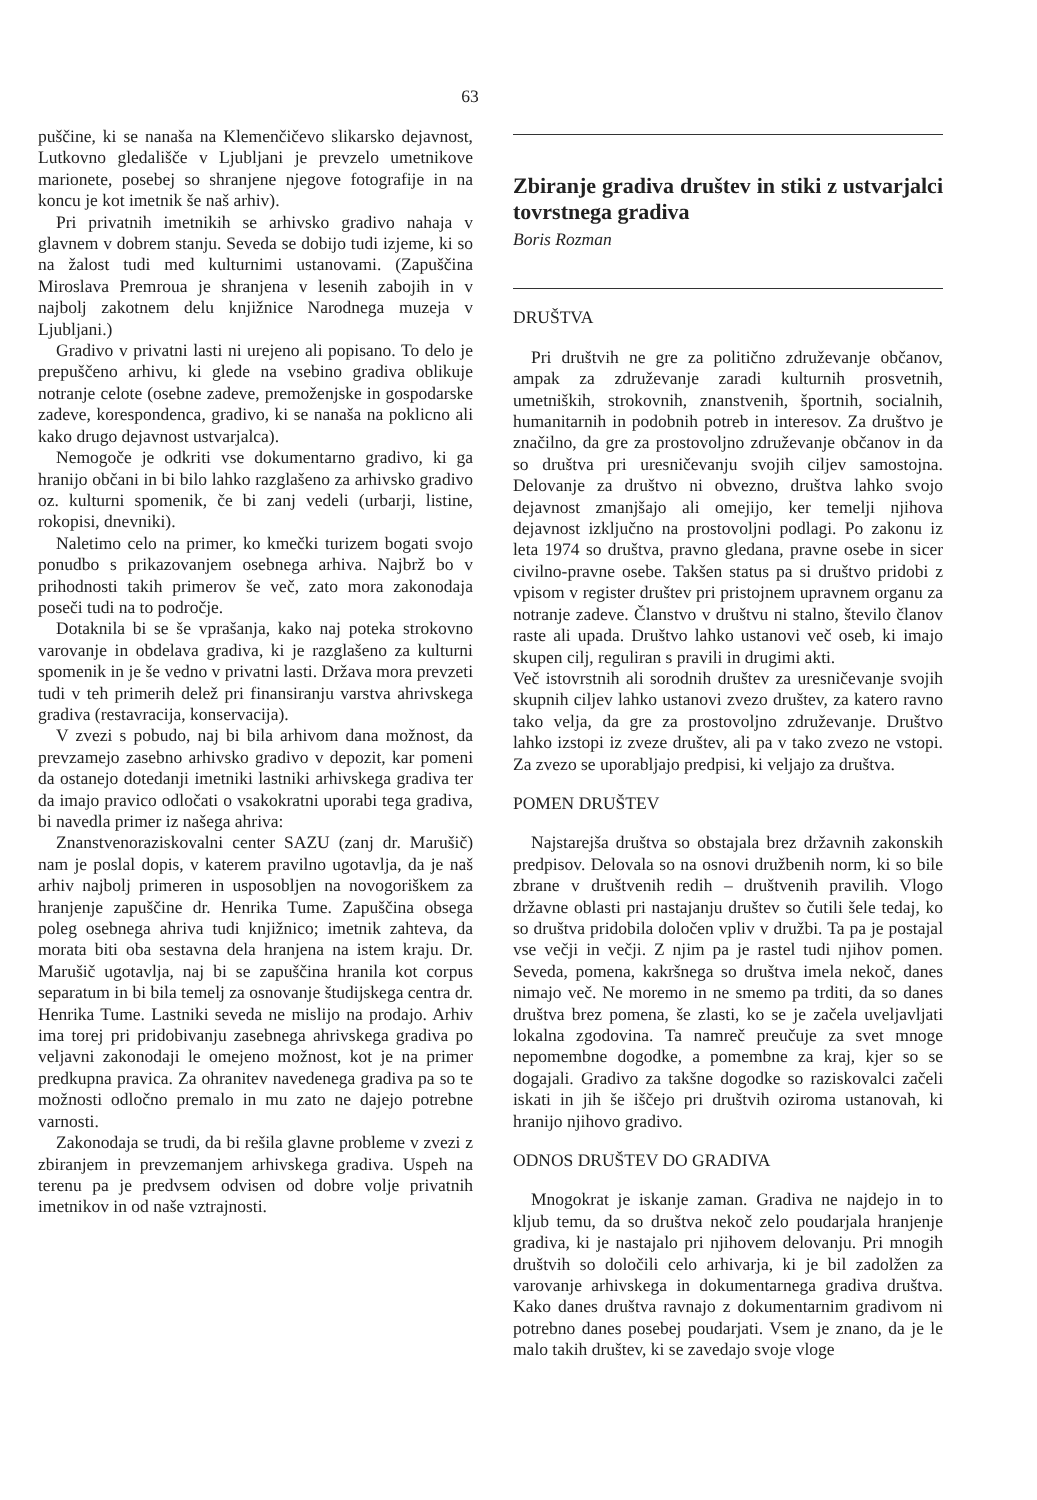63
puščine, ki se nanaša na Klemenčičevo slikarsko dejavnost, Lutkovno gledališče v Ljubljani je prevzelo umetnikove marionete, posebej so shranjene njegove fotografije in na koncu je kot imetnik še naš arhiv).
Pri privatnih imetnikih se arhivsko gradivo nahaja v glavnem v dobrem stanju. Seveda se dobijo tudi izjeme, ki so na žalost tudi med kulturnimi ustanovami. (Zapuščina Miroslava Premroua je shranjena v lesenih zabojih in v najbolj zakotnem delu knjižnice Narodnega muzeja v Ljubljani.)
Gradivo v privatni lasti ni urejeno ali popisano. To delo je prepuščeno arhivu, ki glede na vsebino gradiva oblikuje notranje celote (osebne zadeve, premoženjske in gospodarske zadeve, korespondenca, gradivo, ki se nanaša na poklicno ali kako drugo dejavnost ustvarjalca).
Nemogoče je odkriti vse dokumentarno gradivo, ki ga hranijo občani in bi bilo lahko razglašeno za arhivsko gradivo oz. kulturni spomenik, če bi zanj vedeli (urbarji, listine, rokopisi, dnevniki).
Naletimo celo na primer, ko kmečki turizem bogati svojo ponudbo s prikazovanjem osebnega arhiva. Najbrž bo v prihodnosti takih primerov še več, zato mora zakonodaja poseči tudi na to področje.
Dotaknila bi se še vprašanja, kako naj poteka strokovno varovanje in obdelava gradiva, ki je razglašeno za kulturni spomenik in je še vedno v privatni lasti. Država mora prevzeti tudi v teh primerih delež pri finansiranju varstva ahrivskega gradiva (restavracija, konservacija).
V zvezi s pobudo, naj bi bila arhivom dana možnost, da prevzamejo zasebno arhivsko gradivo v depozit, kar pomeni da ostanejo dotedanji imetniki lastniki arhivskega gradiva ter da imajo pravico odločati o vsakokratni uporabi tega gradiva, bi navedla primer iz našega ahriva:
Znanstvenoraziskovalni center SAZU (zanj dr. Marušič) nam je poslal dopis, v katerem pravilno ugotavlja, da je naš arhiv najbolj primeren in usposobljen na novogoriškem za hranjenje zapuščine dr. Henrika Tume. Zapuščina obsega poleg osebnega ahriva tudi knjižnico; imetnik zahteva, da morata biti oba sestavna dela hranjena na istem kraju. Dr. Marušič ugotavlja, naj bi se zapuščina hranila kot corpus separatum in bi bila temelj za osnovanje študijskega centra dr. Henrika Tume. Lastniki seveda ne mislijo na prodajo. Arhiv ima torej pri pridobivanju zasebnega ahrivskega gradiva po veljavni zakonodaji le omejeno možnost, kot je na primer predkupna pravica. Za ohranitev navedenega gradiva pa so te možnosti odločno premalo in mu zato ne dajejo potrebne varnosti.
Zakonodaja se trudi, da bi rešila glavne probleme v zvezi z zbiranjem in prevzemanjem arhivskega gradiva. Uspeh na terenu pa je predvsem odvisen od dobre volje privatnih imetnikov in od naše vztrajnosti.
Zbiranje gradiva društev in stiki z ustvarjalci tovrstnega gradiva
Boris Rozman
DRUŠTVA
Pri društvih ne gre za politično združevanje občanov, ampak za združevanje zaradi kulturnih prosvetnih, umetniških, strokovnih, znanstvenih, športnih, socialnih, humanitarnih in podobnih potreb in interesov. Za društvo je značilno, da gre za prostovoljno združevanje občanov in da so društva pri uresničevanju svojih ciljev samostojna. Delovanje za društvo ni obvezno, društva lahko svojo dejavnost zmanjšajo ali omejijo, ker temelji njihova dejavnost izključno na prostovoljni podlagi. Po zakonu iz leta 1974 so društva, pravno gledana, pravne osebe in sicer civilno-pravne osebe. Takšen status pa si društvo pridobi z vpisom v register društev pri pristojnem upravnem organu za notranje zadeve. Članstvo v društvu ni stalno, število članov raste ali upada. Društvo lahko ustanovi več oseb, ki imajo skupen cilj, reguliran s pravili in drugimi akti.
Več istovrstnih ali sorodnih društev za uresničevanje svojih skupnih ciljev lahko ustanovi zvezo društev, za katero ravno tako velja, da gre za prostovoljno združevanje. Društvo lahko izstopi iz zveze društev, ali pa v tako zvezo ne vstopi. Za zvezo se uporabljajo predpisi, ki veljajo za društva.
POMEN DRUŠTEV
Najstarejša društva so obstajala brez državnih zakonskih predpisov. Delovala so na osnovi družbenih norm, ki so bile zbrane v društvenih redih – društvenih pravilih. Vlogo državne oblasti pri nastajanju društev so čutili šele tedaj, ko so društva pridobila določen vpliv v družbi. Ta pa je postajal vse večji in večji. Z njim pa je rastel tudi njihov pomen. Seveda, pomena, kakršnega so društva imela nekoč, danes nimajo več. Ne moremo in ne smemo pa trditi, da so danes društva brez pomena, še zlasti, ko se je začela uveljavljati lokalna zgodovina. Ta namreč preučuje za svet mnoge nepomembne dogodke, a pomembne za kraj, kjer so se dogajali. Gradivo za takšne dogodke so raziskovalci začeli iskati in jih še iščejo pri društvih oziroma ustanovah, ki hranijo njihovo gradivo.
ODNOS DRUŠTEV DO GRADIVA
Mnogokrat je iskanje zaman. Gradiva ne najdejo in to kljub temu, da so društva nekoč zelo poudarjala hranjenje gradiva, ki je nastajalo pri njihovem delovanju. Pri mnogih društvih so določili celo arhivarja, ki je bil zadolžen za varovanje arhivskega in dokumentarnega gradiva društva. Kako danes društva ravnajo z dokumentarnim gradivom ni potrebno danes posebej poudarjati. Vsem je znano, da je le malo takih društev, ki se zavedajo svoje vloge